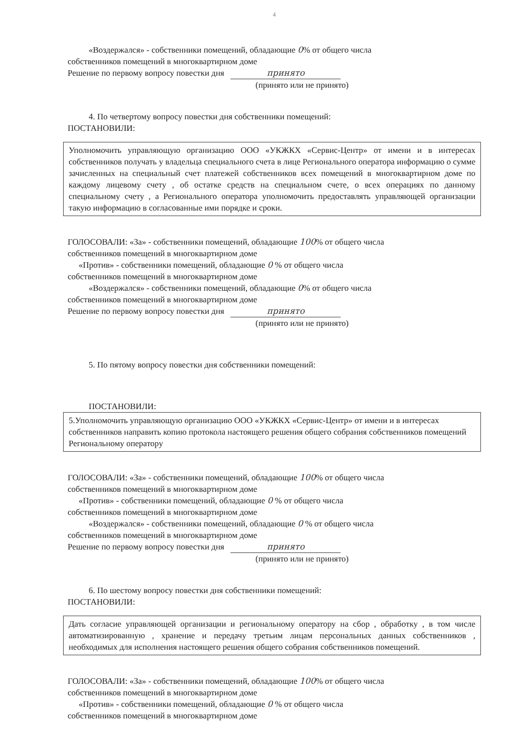4
«Воздержался» - собственники помещений, обладающие 0% от общего числа
собственников помещений в многоквартирном доме
Решение по первому вопросу повестки дня принято
(принято или не принято)
4. По четвертому вопросу повестки дня собственники помещений:
ПОСТАНОВИЛИ:
Уполномочить управляющую организацию ООО «УКЖКХ «Сервис-Центр» от имени и в интересах собственников получать у владельца специального счета в лице Регионального оператора информацию о сумме зачисленных на специальный счет платежей собственников всех помещений в многоквартирном доме по каждому лицевому счету , об остатке средств на специальном счете, о всех операциях по данному специальному счету , а Регионального оператора уполномочить предоставлять управляющей организации такую информацию в согласованные ими порядке и сроки.
ГОЛОСОВАЛИ: «За» - собственники помещений, обладающие 100% от общего числа
собственников помещений в многоквартирном доме
«Против» - собственники помещений, обладающие 0 % от общего числа
собственников помещений в многоквартирном доме
«Воздержался» - собственники помещений, обладающие 0% от общего числа
собственников помещений в многоквартирном доме
Решение по первому вопросу повестки дня принято
(принято или не принято)
5. По пятому вопросу повестки дня собственники помещений:
ПОСТАНОВИЛИ:
5.Уполномочить управляющую организацию ООО «УКЖКХ «Сервис-Центр» от имени и в интересах собственников направить копию протокола настоящего решения общего собрания собственников помещений Региональному оператору
ГОЛОСОВАЛИ: «За» - собственники помещений, обладающие 100% от общего числа
собственников помещений в многоквартирном доме
«Против» - собственники помещений, обладающие 0 % от общего числа
собственников помещений в многоквартирном доме
«Воздержался» - собственники помещений, обладающие 0 % от общего числа
собственников помещений в многоквартирном доме
Решение по первому вопросу повестки дня принято
(принято или не принято)
6. По шестому вопросу повестки дня собственники помещений:
ПОСТАНОВИЛИ:
Дать согласие управляющей организации и региональному оператору на сбор , обработку , в том числе автоматизированную , хранение и передачу третьим лицам персональных данных собственников , необходимых для исполнения настоящего решения общего собрания собственников помещений.
ГОЛОСОВАЛИ: «За» - собственники помещений, обладающие 100% от общего числа
собственников помещений в многоквартирном доме
«Против» - собственники помещений, обладающие 0 % от общего числа
собственников помещений в многоквартирном доме